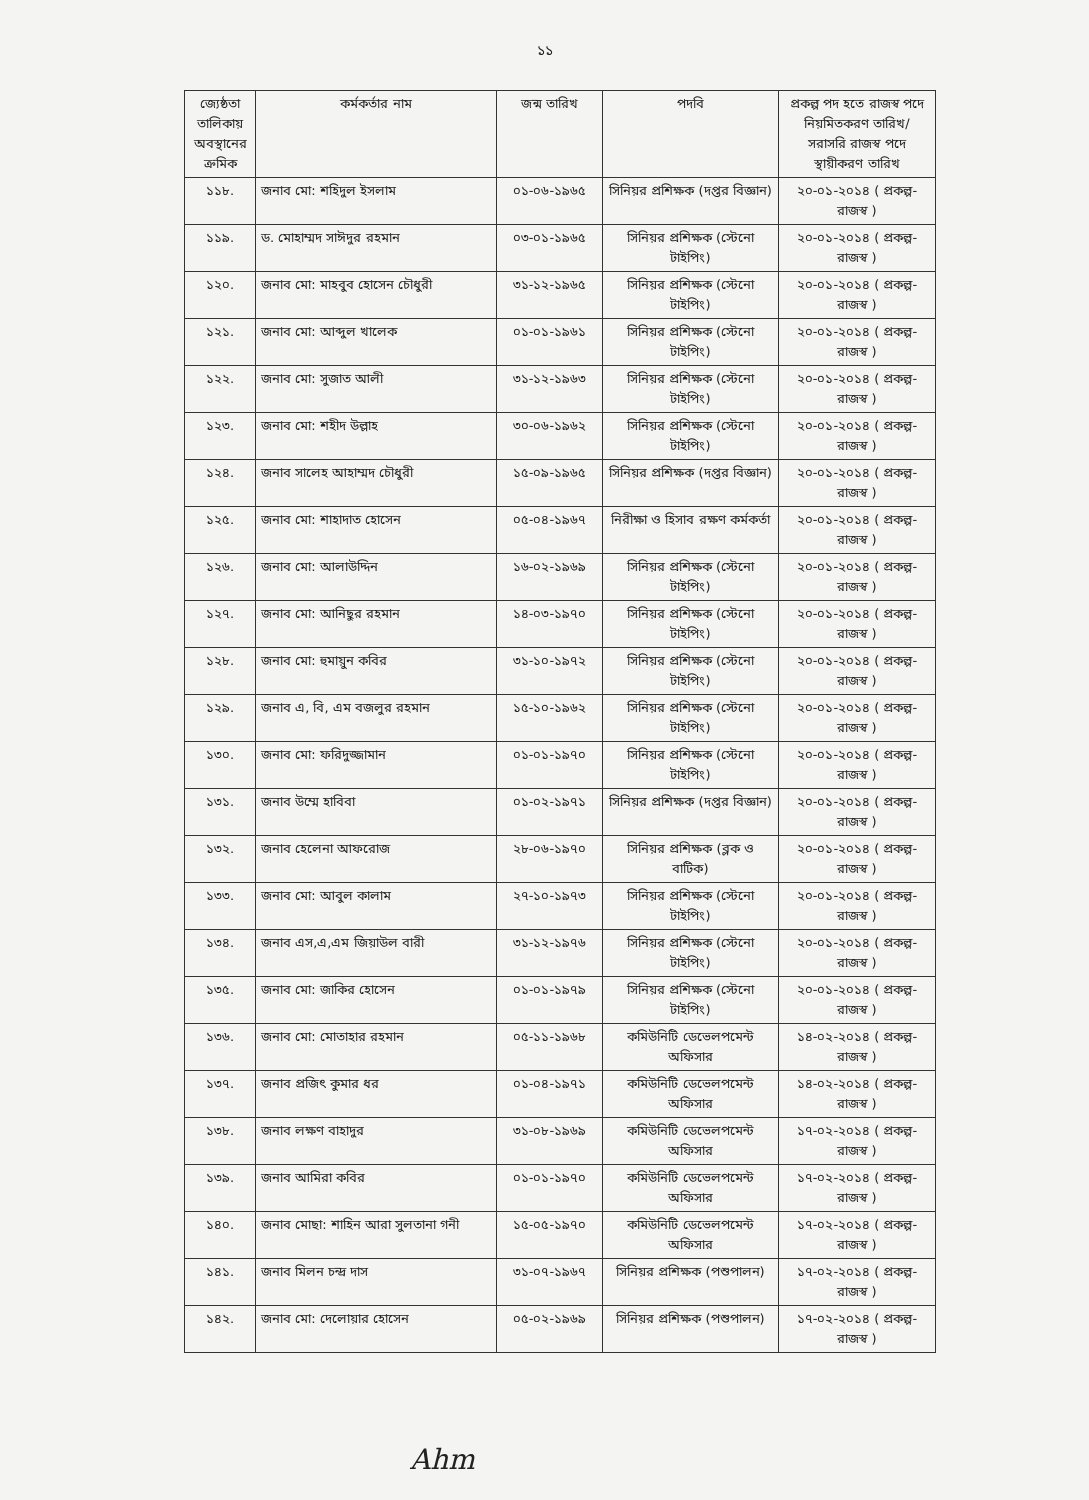১১
| জ্যেষ্ঠতা তালিকায় অবস্থানের ক্রমিক | কর্মকর্তার নাম | জন্ম তারিখ | পদবি | প্রকল্প পদ হতে রাজস্ব পদে নিয়মিতকরণ তারিখ/ সরাসরি রাজস্ব পদে স্থায়ীকরণ তারিখ |
| --- | --- | --- | --- | --- |
| ১১৮. | জনাব মো: শহিদুল ইসলাম | ০১-০৬-১৯৬৫ | সিনিয়র প্রশিক্ষক (দপ্তর বিজ্ঞান) | ২০-০১-২০১৪ ( প্রকল্প-রাজস্ব ) |
| ১১৯. | ড. মোহাম্মদ সাঈদুর রহমান | ০৩-০১-১৯৬৫ | সিনিয়র প্রশিক্ষক (স্টেনো টাইপিং) | ২০-০১-২০১৪ ( প্রকল্প-রাজস্ব ) |
| ১২০. | জনাব মো: মাহবুব হোসেন চৌধুরী | ৩১-১২-১৯৬৫ | সিনিয়র প্রশিক্ষক (স্টেনো টাইপিং) | ২০-০১-২০১৪ ( প্রকল্প-রাজস্ব ) |
| ১২১. | জনাব মো: আব্দুল খালেক | ০১-০১-১৯৬১ | সিনিয়র প্রশিক্ষক (স্টেনো টাইপিং) | ২০-০১-২০১৪ ( প্রকল্প-রাজস্ব ) |
| ১২২. | জনাব মো: সুজাত আলী | ৩১-১২-১৯৬৩ | সিনিয়র প্রশিক্ষক (স্টেনো টাইপিং) | ২০-০১-২০১৪ ( প্রকল্প-রাজস্ব ) |
| ১২৩. | জনাব মো: শহীদ উল্লাহ | ৩০-০৬-১৯৬২ | সিনিয়র প্রশিক্ষক (স্টেনো টাইপিং) | ২০-০১-২০১৪ ( প্রকল্প-রাজস্ব ) |
| ১২৪. | জনাব সালেহ আহাম্মদ চৌধুরী | ১৫-০৯-১৯৬৫ | সিনিয়র প্রশিক্ষক (দপ্তর বিজ্ঞান) | ২০-০১-২০১৪ ( প্রকল্প-রাজস্ব ) |
| ১২৫. | জনাব মো: শাহাদাত হোসেন | ০৫-০৪-১৯৬৭ | নিরীক্ষা ও হিসাব রক্ষণ কর্মকর্তা | ২০-০১-২০১৪ ( প্রকল্প-রাজস্ব ) |
| ১২৬. | জনাব মো: আলাউদ্দিন | ১৬-০২-১৯৬৯ | সিনিয়র প্রশিক্ষক (স্টেনো টাইপিং) | ২০-০১-২০১৪ ( প্রকল্প-রাজস্ব ) |
| ১২৭. | জনাব মো: আনিছুর রহমান | ১৪-০৩-১৯৭০ | সিনিয়র প্রশিক্ষক (স্টেনো টাইপিং) | ২০-০১-২০১৪ ( প্রকল্প-রাজস্ব ) |
| ১২৮. | জনাব মো: হুমায়ুন কবির | ৩১-১০-১৯৭২ | সিনিয়র প্রশিক্ষক (স্টেনো টাইপিং) | ২০-০১-২০১৪ ( প্রকল্প-রাজস্ব ) |
| ১২৯. | জনাব এ, বি, এম বজলুর রহমান | ১৫-১০-১৯৬২ | সিনিয়র প্রশিক্ষক (স্টেনো টাইপিং) | ২০-০১-২০১৪ ( প্রকল্প-রাজস্ব ) |
| ১৩০. | জনাব মো: ফরিদুজ্জামান | ০১-০১-১৯৭০ | সিনিয়র প্রশিক্ষক (স্টেনো টাইপিং) | ২০-০১-২০১৪ ( প্রকল্প-রাজস্ব ) |
| ১৩১. | জনাব উম্মে হাবিবা | ০১-০২-১৯৭১ | সিনিয়র প্রশিক্ষক (দপ্তর বিজ্ঞান) | ২০-০১-২০১৪ ( প্রকল্প-রাজস্ব ) |
| ১৩২. | জনাব হেলেনা আফরোজ | ২৮-০৬-১৯৭০ | সিনিয়র প্রশিক্ষক (ব্লক ও বাটিক) | ২০-০১-২০১৪ ( প্রকল্প-রাজস্ব ) |
| ১৩৩. | জনাব মো: আবুল কালাম | ২৭-১০-১৯৭৩ | সিনিয়র প্রশিক্ষক (স্টেনো টাইপিং) | ২০-০১-২০১৪ ( প্রকল্প-রাজস্ব ) |
| ১৩৪. | জনাব এস,এ,এম জিয়াউল বারী | ৩১-১২-১৯৭৬ | সিনিয়র প্রশিক্ষক (স্টেনো টাইপিং) | ২০-০১-২০১৪ ( প্রকল্প-রাজস্ব ) |
| ১৩৫. | জনাব মো: জাকির হোসেন | ০১-০১-১৯৭৯ | সিনিয়র প্রশিক্ষক (স্টেনো টাইপিং) | ২০-০১-২০১৪ ( প্রকল্প-রাজস্ব ) |
| ১৩৬. | জনাব মো: মোতাহার রহমান | ০৫-১১-১৯৬৮ | কমিউনিটি ডেভেলপমেন্ট অফিসার | ১৪-০২-২০১৪ ( প্রকল্প-রাজস্ব ) |
| ১৩৭. | জনাব প্রজিৎ কুমার ধর | ০১-০৪-১৯৭১ | কমিউনিটি ডেভেলপমেন্ট অফিসার | ১৪-০২-২০১৪ ( প্রকল্প-রাজস্ব ) |
| ১৩৮. | জনাব লক্ষণ বাহাদুর | ৩১-০৮-১৯৬৯ | কমিউনিটি ডেভেলপমেন্ট অফিসার | ১৭-০২-২০১৪ ( প্রকল্প-রাজস্ব ) |
| ১৩৯. | জনাব আমিরা কবির | ০১-০১-১৯৭০ | কমিউনিটি ডেভেলপমেন্ট অফিসার | ১৭-০২-২০১৪ ( প্রকল্প-রাজস্ব ) |
| ১৪০. | জনাব মোছা: শাহিন আরা সুলতানা গনী | ১৫-০৫-১৯৭০ | কমিউনিটি ডেভেলপমেন্ট অফিসার | ১৭-০২-২০১৪ ( প্রকল্প-রাজস্ব ) |
| ১৪১. | জনাব মিলন চন্দ্র দাস | ৩১-০৭-১৯৬৭ | সিনিয়র প্রশিক্ষক (পশুপালন) | ১৭-০২-২০১৪ ( প্রকল্প-রাজস্ব ) |
| ১৪২. | জনাব মো: দেলোয়ার হোসেন | ০৫-০২-১৯৬৯ | সিনিয়র প্রশিক্ষক (পশুপালন) | ১৭-০২-২০১৪ ( প্রকল্প-রাজস্ব ) |
Ahm